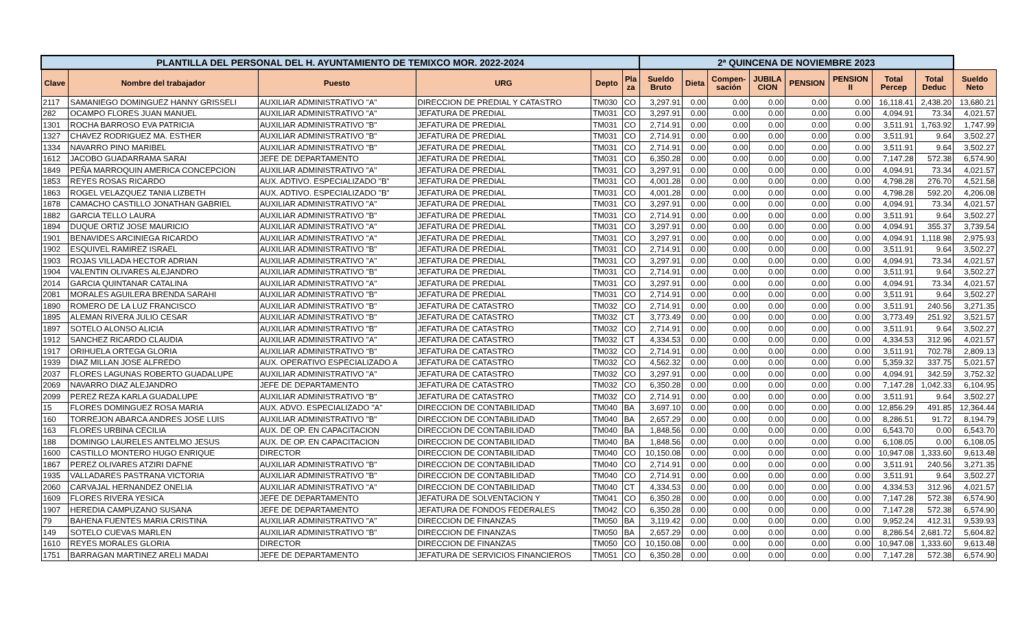| PLANTILLA DEL PERSONAL DEL H. AYUNTAMIENTO DE TEMIXCO MOR. 2022-2024 | | | | | | 2ª QUINCENA DE NOVIEMBRE 2023 | | | | | | | | |
| --- | --- | --- | --- | --- | --- | --- | --- | --- | --- | --- | --- | --- | --- | --- |
| Clave | Nombre del trabajador | Puesto | URG | Depto | Pla za | Sueldo Bruto | Dieta | Compen- sación | JUBILA CION | PENSION | PENSION II | Total Percep | Total Deduc | Sueldo Neto |
| 2117 | SAMANIEGO DOMINGUEZ HANNY GRISSELI | AUXILIAR ADMINISTRATIVO "A" | DIRECCION DE PREDIAL Y CATASTRO | TM030 | CO | 3,297.91 | 0.00 | 0.00 | 0.00 | 0.00 | 0.00 | 16,118.41 | 2,438.20 | 13,680.21 |
| 282 | OCAMPO FLORES JUAN MANUEL | AUXILIAR ADMINISTRATIVO "A" | JEFATURA DE PREDIAL | TM031 | CO | 3,297.91 | 0.00 | 0.00 | 0.00 | 0.00 | 0.00 | 4,094.91 | 73.34 | 4,021.57 |
| 1301 | ROCHA BARROSO EVA PATRICIA | AUXILIAR ADMINISTRATIVO "B" | JEFATURA DE PREDIAL | TM031 | CO | 2,714.91 | 0.00 | 0.00 | 0.00 | 0.00 | 0.00 | 3,511.91 | 1,763.92 | 1,747.99 |
| 1327 | CHAVEZ RODRIGUEZ MA. ESTHER | AUXILIAR ADMINISTRATIVO "B" | JEFATURA DE PREDIAL | TM031 | CO | 2,714.91 | 0.00 | 0.00 | 0.00 | 0.00 | 0.00 | 3,511.91 | 9.64 | 3,502.27 |
| 1334 | NAVARRO PINO MARIBEL | AUXILIAR ADMINISTRATIVO "B" | JEFATURA DE PREDIAL | TM031 | CO | 2,714.91 | 0.00 | 0.00 | 0.00 | 0.00 | 0.00 | 3,511.91 | 9.64 | 3,502.27 |
| 1612 | JACOBO GUADARRAMA SARAI | JEFE DE DEPARTAMENTO | JEFATURA DE PREDIAL | TM031 | CO | 6,350.28 | 0.00 | 0.00 | 0.00 | 0.00 | 0.00 | 7,147.28 | 572.38 | 6,574.90 |
| 1849 | PEÑA MARROQUIN AMERICA CONCEPCION | AUXILIAR ADMINISTRATIVO "A" | JEFATURA DE PREDIAL | TM031 | CO | 3,297.91 | 0.00 | 0.00 | 0.00 | 0.00 | 0.00 | 4,094.91 | 73.34 | 4,021.57 |
| 1853 | REYES ROSAS RICARDO | AUX. ADTIVO. ESPECIALIZADO "B" | JEFATURA DE PREDIAL | TM031 | CO | 4,001.28 | 0.00 | 0.00 | 0.00 | 0.00 | 0.00 | 4,798.28 | 276.70 | 4,521.58 |
| 1863 | ROGEL VELAZQUEZ TANIA LIZBETH | AUX. ADTIVO. ESPECIALIZADO "B" | JEFATURA DE PREDIAL | TM031 | CO | 4,001.28 | 0.00 | 0.00 | 0.00 | 0.00 | 0.00 | 4,798.28 | 592.20 | 4,206.08 |
| 1878 | CAMACHO CASTILLO JONATHAN GABRIEL | AUXILIAR ADMINISTRATIVO "A" | JEFATURA DE PREDIAL | TM031 | CO | 3,297.91 | 0.00 | 0.00 | 0.00 | 0.00 | 0.00 | 4,094.91 | 73.34 | 4,021.57 |
| 1882 | GARCIA TELLO LAURA | AUXILIAR ADMINISTRATIVO "B" | JEFATURA DE PREDIAL | TM031 | CO | 2,714.91 | 0.00 | 0.00 | 0.00 | 0.00 | 0.00 | 3,511.91 | 9.64 | 3,502.27 |
| 1894 | DUQUE ORTIZ JOSE MAURICIO | AUXILIAR ADMINISTRATIVO "A" | JEFATURA DE PREDIAL | TM031 | CO | 3,297.91 | 0.00 | 0.00 | 0.00 | 0.00 | 0.00 | 4,094.91 | 355.37 | 3,739.54 |
| 1901 | BENAVIDES ARCINIEGA RICARDO | AUXILIAR ADMINISTRATIVO "A" | JEFATURA DE PREDIAL | TM031 | CO | 3,297.91 | 0.00 | 0.00 | 0.00 | 0.00 | 0.00 | 4,094.91 | 1,118.98 | 2,975.93 |
| 1902 | ESQUIVEL RAMIREZ ISRAEL | AUXILIAR ADMINISTRATIVO "B" | JEFATURA DE PREDIAL | TM031 | CO | 2,714.91 | 0.00 | 0.00 | 0.00 | 0.00 | 0.00 | 3,511.91 | 9.64 | 3,502.27 |
| 1903 | ROJAS VILLADA HECTOR ADRIAN | AUXILIAR ADMINISTRATIVO "A" | JEFATURA DE PREDIAL | TM031 | CO | 3,297.91 | 0.00 | 0.00 | 0.00 | 0.00 | 0.00 | 4,094.91 | 73.34 | 4,021.57 |
| 1904 | VALENTIN OLIVARES ALEJANDRO | AUXILIAR ADMINISTRATIVO "B" | JEFATURA DE PREDIAL | TM031 | CO | 2,714.91 | 0.00 | 0.00 | 0.00 | 0.00 | 0.00 | 3,511.91 | 9.64 | 3,502.27 |
| 2014 | GARCIA QUINTANAR CATALINA | AUXILIAR ADMINISTRATIVO "A" | JEFATURA DE PREDIAL | TM031 | CO | 3,297.91 | 0.00 | 0.00 | 0.00 | 0.00 | 0.00 | 4,094.91 | 73.34 | 4,021.57 |
| 2081 | MORALES AGUILERA BRENDA SARAHI | AUXILIAR ADMINISTRATIVO "B" | JEFATURA DE PREDIAL | TM031 | CO | 2,714.91 | 0.00 | 0.00 | 0.00 | 0.00 | 0.00 | 3,511.91 | 9.64 | 3,502.27 |
| 1890 | ROMERO DE LA LUZ FRANCISCO | AUXILIAR ADMINISTRATIVO "B" | JEFATURA DE CATASTRO | TM032 | CO | 2,714.91 | 0.00 | 0.00 | 0.00 | 0.00 | 0.00 | 3,511.91 | 240.56 | 3,271.35 |
| 1895 | ALEMAN RIVERA JULIO CESAR | AUXILIAR ADMINISTRATIVO "B" | JEFATURA DE CATASTRO | TM032 | CT | 3,773.49 | 0.00 | 0.00 | 0.00 | 0.00 | 0.00 | 3,773.49 | 251.92 | 3,521.57 |
| 1897 | SOTELO ALONSO ALICIA | AUXILIAR ADMINISTRATIVO "B" | JEFATURA DE CATASTRO | TM032 | CO | 2,714.91 | 0.00 | 0.00 | 0.00 | 0.00 | 0.00 | 3,511.91 | 9.64 | 3,502.27 |
| 1912 | SANCHEZ RICARDO CLAUDIA | AUXILIAR ADMINISTRATIVO "A" | JEFATURA DE CATASTRO | TM032 | CT | 4,334.53 | 0.00 | 0.00 | 0.00 | 0.00 | 0.00 | 4,334.53 | 312.96 | 4,021.57 |
| 1917 | ORIHUELA ORTEGA GLORIA | AUXILIAR ADMINISTRATIVO "B" | JEFATURA DE CATASTRO | TM032 | CO | 2,714.91 | 0.00 | 0.00 | 0.00 | 0.00 | 0.00 | 3,511.91 | 702.78 | 2,809.13 |
| 1939 | DIAZ MILLAN JOSE ALFREDO | AUX. OPERATIVO ESPECIALIZADO A | JEFATURA DE CATASTRO | TM032 | CO | 4,562.32 | 0.00 | 0.00 | 0.00 | 0.00 | 0.00 | 5,359.32 | 337.75 | 5,021.57 |
| 2037 | FLORES LAGUNAS ROBERTO GUADALUPE | AUXILIAR ADMINISTRATIVO "A" | JEFATURA DE CATASTRO | TM032 | CO | 3,297.91 | 0.00 | 0.00 | 0.00 | 0.00 | 0.00 | 4,094.91 | 342.59 | 3,752.32 |
| 2069 | NAVARRO DIAZ ALEJANDRO | JEFE DE DEPARTAMENTO | JEFATURA DE CATASTRO | TM032 | CO | 6,350.28 | 0.00 | 0.00 | 0.00 | 0.00 | 0.00 | 7,147.28 | 1,042.33 | 6,104.95 |
| 2099 | PEREZ REZA KARLA GUADALUPE | AUXILIAR ADMINISTRATIVO "B" | JEFATURA DE CATASTRO | TM032 | CO | 2,714.91 | 0.00 | 0.00 | 0.00 | 0.00 | 0.00 | 3,511.91 | 9.64 | 3,502.27 |
| 15 | FLORES DOMINGUEZ ROSA MARIA | AUX. ADVO. ESPECIALIZADO "A" | DIRECCION DE CONTABILIDAD | TM040 | BA | 3,697.10 | 0.00 | 0.00 | 0.00 | 0.00 | 0.00 | 12,856.29 | 491.85 | 12,364.44 |
| 160 | TORREJON ABARCA ANDRES JOSE LUIS | AUXILIAR ADMINISTRATIVO "B" | DIRECCION DE CONTABILIDAD | TM040 | BA | 2,657.29 | 0.00 | 0.00 | 0.00 | 0.00 | 0.00 | 8,286.51 | 91.72 | 8,194.79 |
| 163 | FLORES URBINA CECILIA | AUX. DE OP. EN CAPACITACION | DIRECCION DE CONTABILIDAD | TM040 | BA | 1,848.56 | 0.00 | 0.00 | 0.00 | 0.00 | 0.00 | 6,543.70 | 0.00 | 6,543.70 |
| 188 | DOMINGO LAURELES ANTELMO JESUS | AUX. DE OP. EN CAPACITACION | DIRECCION DE CONTABILIDAD | TM040 | BA | 1,848.56 | 0.00 | 0.00 | 0.00 | 0.00 | 0.00 | 6,108.05 | 0.00 | 6,108.05 |
| 1600 | CASTILLO MONTERO HUGO ENRIQUE | DIRECTOR | DIRECCION DE CONTABILIDAD | TM040 | CO | 10,150.08 | 0.00 | 0.00 | 0.00 | 0.00 | 0.00 | 10,947.08 | 1,333.60 | 9,613.48 |
| 1867 | PEREZ OLIVARES ATZIRI DAFNE | AUXILIAR ADMINISTRATIVO "B" | DIRECCION DE CONTABILIDAD | TM040 | CO | 2,714.91 | 0.00 | 0.00 | 0.00 | 0.00 | 0.00 | 3,511.91 | 240.56 | 3,271.35 |
| 1935 | VALLADARES PASTRANA VICTORIA | AUXILIAR ADMINISTRATIVO "B" | DIRECCION DE CONTABILIDAD | TM040 | CO | 2,714.91 | 0.00 | 0.00 | 0.00 | 0.00 | 0.00 | 3,511.91 | 9.64 | 3,502.27 |
| 2060 | CARVAJAL HERNANDEZ ONELIA | AUXILIAR ADMINISTRATIVO "A" | DIRECCION DE CONTABILIDAD | TM040 | CT | 4,334.53 | 0.00 | 0.00 | 0.00 | 0.00 | 0.00 | 4,334.53 | 312.96 | 4,021.57 |
| 1609 | FLORES RIVERA YESICA | JEFE DE DEPARTAMENTO | JEFATURA DE SOLVENTACION Y | TM041 | CO | 6,350.28 | 0.00 | 0.00 | 0.00 | 0.00 | 0.00 | 7,147.28 | 572.38 | 6,574.90 |
| 1907 | HEREDIA CAMPUZANO SUSANA | JEFE DE DEPARTAMENTO | JEFATURA DE FONDOS FEDERALES | TM042 | CO | 6,350.28 | 0.00 | 0.00 | 0.00 | 0.00 | 0.00 | 7,147.28 | 572.38 | 6,574.90 |
| 79 | BAHENA FUENTES MARIA CRISTINA | AUXILIAR ADMINISTRATIVO "A" | DIRECCION DE FINANZAS | TM050 | BA | 3,119.42 | 0.00 | 0.00 | 0.00 | 0.00 | 0.00 | 9,952.24 | 412.31 | 9,539.93 |
| 149 | SOTELO CUEVAS MARLEN | AUXILIAR ADMINISTRATIVO "B" | DIRECCION DE FINANZAS | TM050 | BA | 2,657.29 | 0.00 | 0.00 | 0.00 | 0.00 | 0.00 | 8,286.54 | 2,681.72 | 5,604.82 |
| 1610 | REYES MORALES GLORIA | DIRECTOR | DIRECCION DE FINANZAS | TM050 | CO | 10,150.08 | 0.00 | 0.00 | 0.00 | 0.00 | 0.00 | 10,947.08 | 1,333.60 | 9,613.48 |
| 1751 | BARRAGAN MARTINEZ ARELI MADAI | JEFE DE DEPARTAMENTO | JEFATURA DE SERVICIOS FINANCIEROS | TM051 | CO | 6,350.28 | 0.00 | 0.00 | 0.00 | 0.00 | 0.00 | 7,147.28 | 572.38 | 6,574.90 |